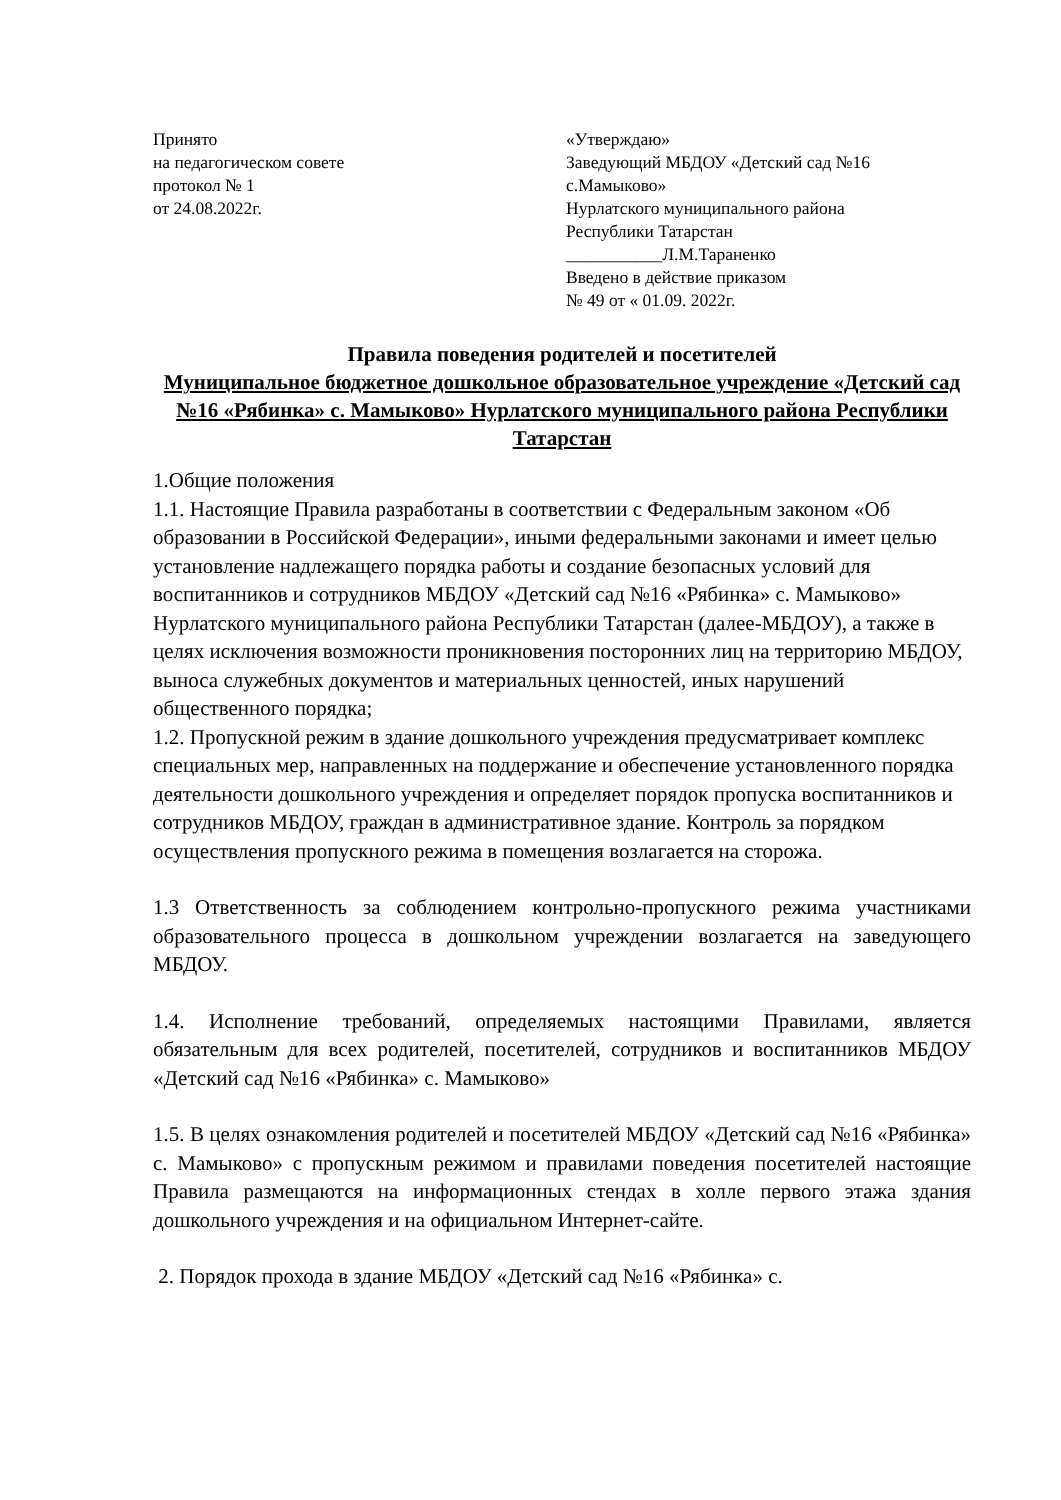Принято
на педагогическом совете
протокол № 1
от 24.08.2022г.
«Утверждаю»
Заведующий МБДОУ «Детский сад №16 с.Мамыково»
Нурлатского муниципального района
Республики Татарстан
___________Л.М.Тараненко
Введено в действие приказом
№ 49 от « 01.09. 2022г.
Правила поведения родителей и посетителей
Муниципальное бюджетное дошкольное образовательное учреждение «Детский сад №16 «Рябинка» с. Мамыково» Нурлатского муниципального района Республики Татарстан
1.Общие положения
1.1. Настоящие Правила разработаны в соответствии с Федеральным законом «Об образовании в Российской Федерации», иными федеральными законами и имеет целью установление надлежащего порядка работы и создание безопасных условий для воспитанников и сотрудников МБДОУ «Детский сад №16 «Рябинка» с. Мамыково» Нурлатского муниципального района Республики Татарстан (далее-МБДОУ), а также в целях исключения возможности проникновения посторонних лиц на территорию МБДОУ, выноса служебных документов и материальных ценностей, иных нарушений общественного порядка;
1.2. Пропускной режим в здание дошкольного учреждения предусматривает комплекс специальных мер, направленных на поддержание и обеспечение установленного порядка деятельности дошкольного учреждения и определяет порядок пропуска воспитанников и сотрудников МБДОУ, граждан в административное здание. Контроль за порядком осуществления пропускного режима в помещения возлагается на сторожа.
1.3 Ответственность за соблюдением контрольно-пропускного режима участниками образовательного процесса в дошкольном учреждении возлагается на заведующего МБДОУ.
1.4. Исполнение требований, определяемых настоящими Правилами, является обязательным для всех родителей, посетителей, сотрудников и воспитанников МБДОУ «Детский сад №16 «Рябинка» с. Мамыково»
1.5. В целях ознакомления родителей и посетителей МБДОУ «Детский сад №16 «Рябинка» с. Мамыково» с пропускным режимом и правилами поведения посетителей настоящие Правила размещаются на информационных стендах в холле первого этажа здания дошкольного учреждения и на официальном Интернет-сайте.
2. Порядок прохода в здание МБДОУ «Детский сад №16 «Рябинка» с.